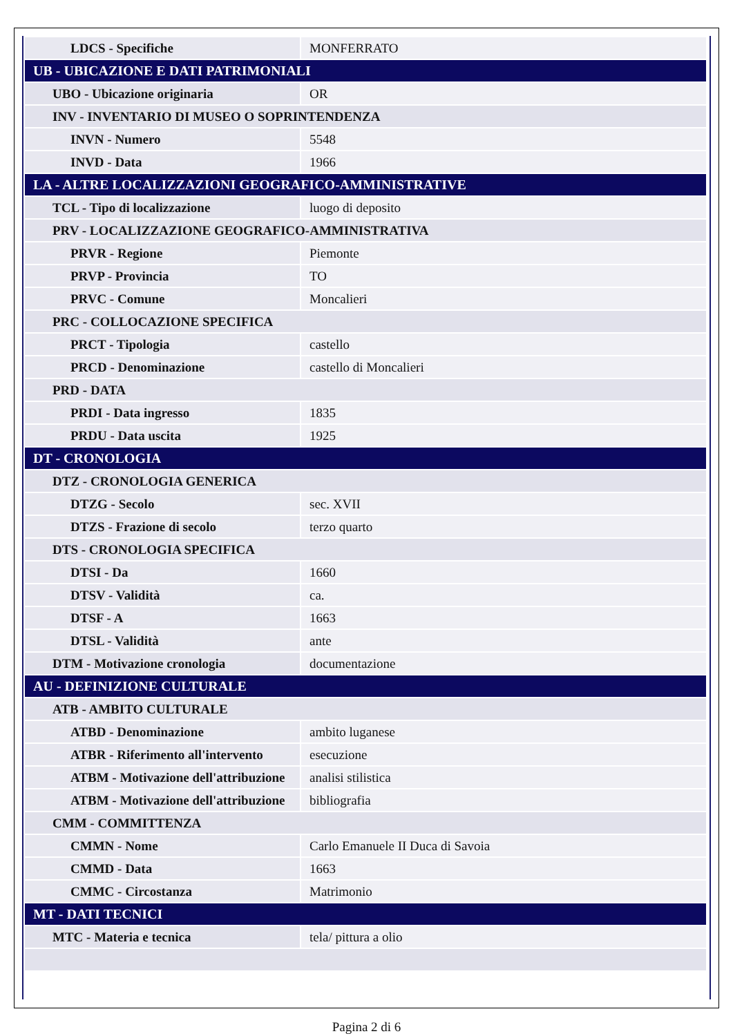| LDCS - Specifiche | MONFERRATO |
| UB - UBICAZIONE E DATI PATRIMONIALI | |
| UBO - Ubicazione originaria | OR |
| INV - INVENTARIO DI MUSEO O SOPRINTENDENZA | |
| INVN - Numero | 5548 |
| INVD - Data | 1966 |
| LA - ALTRE LOCALIZZAZIONI GEOGRAFICO-AMMINISTRATIVE | |
| TCL - Tipo di localizzazione | luogo di deposito |
| PRV - LOCALIZZAZIONE GEOGRAFICO-AMMINISTRATIVA | |
| PRVR - Regione | Piemonte |
| PRVP - Provincia | TO |
| PRVC - Comune | Moncalieri |
| PRC - COLLOCAZIONE SPECIFICA | |
| PRCT - Tipologia | castello |
| PRCD - Denominazione | castello di Moncalieri |
| PRD - DATA | |
| PRDI - Data ingresso | 1835 |
| PRDU - Data uscita | 1925 |
| DT - CRONOLOGIA | |
| DTZ - CRONOLOGIA GENERICA | |
| DTZG - Secolo | sec. XVII |
| DTZS - Frazione di secolo | terzo quarto |
| DTS - CRONOLOGIA SPECIFICA | |
| DTSI - Da | 1660 |
| DTSV - Validità | ca. |
| DTSF - A | 1663 |
| DTSL - Validità | ante |
| DTM - Motivazione cronologia | documentazione |
| AU - DEFINIZIONE CULTURALE | |
| ATB - AMBITO CULTURALE | |
| ATBD - Denominazione | ambito luganese |
| ATBR - Riferimento all'intervento | esecuzione |
| ATBM - Motivazione dell'attribuzione | analisi stilistica |
| ATBM - Motivazione dell'attribuzione | bibliografia |
| CMM - COMMITTENZA | |
| CMMN - Nome | Carlo Emanuele II Duca di Savoia |
| CMMD - Data | 1663 |
| CMMC - Circostanza | Matrimonio |
| MT - DATI TECNICI | |
| MTC - Materia e tecnica | tela/ pittura a olio |
Pagina 2 di 6